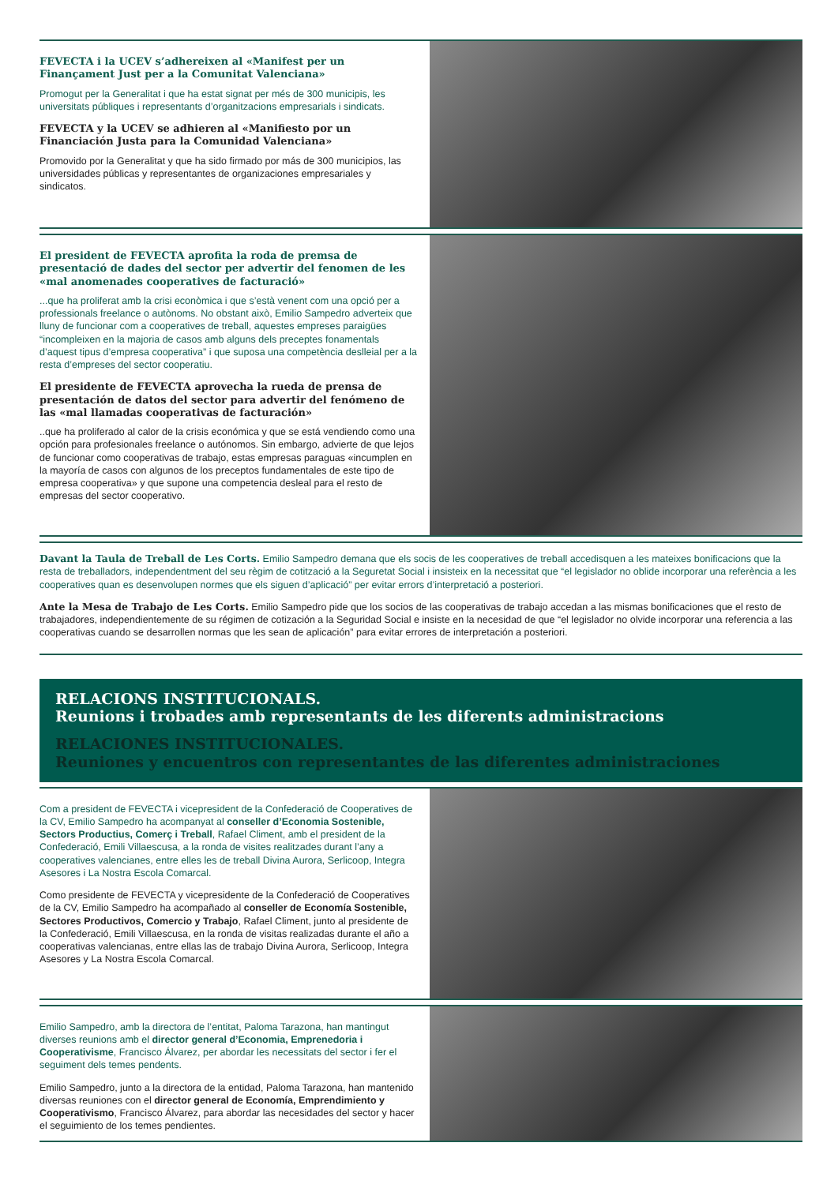FEVECTA i la UCEV s’adhereixen al «Manifest per un Finançament Just per a la Comunitat Valenciana»
Promogut per la Generalitat i que ha estat signat per més de 300 municipis, les universitats públiques i representants d’organitzacions empresarials i sindicats.
FEVECTA y la UCEV se adhieren al «Manifiesto por un Financiación Justa para la Comunidad Valenciana»
Promovido por la Generalitat y que ha sido firmado por más de 300 municipios, las universidades públicas y representantes de organizaciones empresariales y sindicatos.
El president de FEVECTA aprofita la roda de premsa de presentació de dades del sector per advertir del fenomen de les «mal anomenades cooperatives de facturació»
...que ha proliferat amb la crisi econòmica i que s’està venent com una opció per a professionals freelance o autònoms. No obstant això, Emilio Sampedro adverteix que lluny de funcionar com a cooperatives de treball, aquestes empreses paraigües “incompleixen en la majoria de casos amb alguns dels preceptes fonamentals d’aquest tipus d’empresa cooperativa” i que suposa una competència deslleial per a la resta d’empreses del sector cooperatiu.
El presidente de FEVECTA aprovecha la rueda de prensa de presentación de datos del sector para advertir del fenómeno de las «mal llamadas cooperativas de facturación»
..que ha proliferado al calor de la crisis económica y que se está vendiendo como una opción para profesionales freelance o autónomos. Sin embargo, advierte de que lejos de funcionar como cooperativas de trabajo, estas empresas paraguas «incumplen en la mayoría de casos con algunos de los preceptos fundamentales de este tipo de empresa cooperativa» y que supone una competencia desleal para el resto de empresas del sector cooperativo.
Davant la Taula de Treball de Les Corts. Emilio Sampedro demana que els socis de les cooperatives de treball accedisquen a les mateixes bonificacions que la resta de treballadors, independentment del seu règim de cotització a la Seguretat Social i insisteix en la necessitat que “el legislador no oblide incorporar una referència a les cooperatives quan es desenvolupen normes que els siguen d’aplicació” per evitar errors d’interpretació a posteriori.
Ante la Mesa de Trabajo de Les Corts. Emilio Sampedro pide que los socios de las cooperativas de trabajo accedan a las mismas bonificaciones que el resto de trabajadores, independientemente de su régimen de cotización a la Seguridad Social e insiste en la necesidad de que “el legislador no olvide incorporar una referencia a las cooperativas cuando se desarrollen normas que les sean de aplicación” para evitar errores de interpretación a posteriori.
RELACIONS INSTITUCIONALS.
Reunions i trobades amb representants de les diferents administracions
RELACIONES INSTITUCIONALES.
Reuniones y encuentros con representantes de las diferentes administraciones
Com a president de FEVECTA i vicepresident de la Confederació de Cooperatives de la CV, Emilio Sampedro ha acompanyat al conseller d’Economia Sostenible, Sectors Productius, Comerç i Treball, Rafael Climent, amb el president de la Confederació, Emili Villaescusa, a la ronda de visites realitzades durant l’any a cooperatives valencianes, entre elles les de treball Divina Aurora, Serlicoop, Integra Asesores i La Nostra Escola Comarcal.
Como presidente de FEVECTA y vicepresidente de la Confederació de Cooperatives de la CV, Emilio Sampedro ha acompañado al conseller de Economía Sostenible, Sectores Productivos, Comercio y Trabajo, Rafael Climent, junto al presidente de la Confederació, Emili Villaescusa, en la ronda de visitas realizadas durante el año a cooperativas valencianas, entre ellas las de trabajo Divina Aurora, Serlicoop, Integra Asesores y La Nostra Escola Comarcal.
Emilio Sampedro, amb la directora de l’entitat, Paloma Tarazona, han mantingut diverses reunions amb el director general d’Economia, Emprenedoria i Cooperativisme, Francisco Álvarez, per abordar les necessitats del sector i fer el seguiment dels temes pendents.
Emilio Sampedro, junto a la directora de la entidad, Paloma Tarazona, han mantenido diversas reuniones con el director general de Economía, Emprendimiento y Cooperativismo, Francisco Álvarez, para abordar las necesidades del sector y hacer el seguimiento de los temes pendientes.